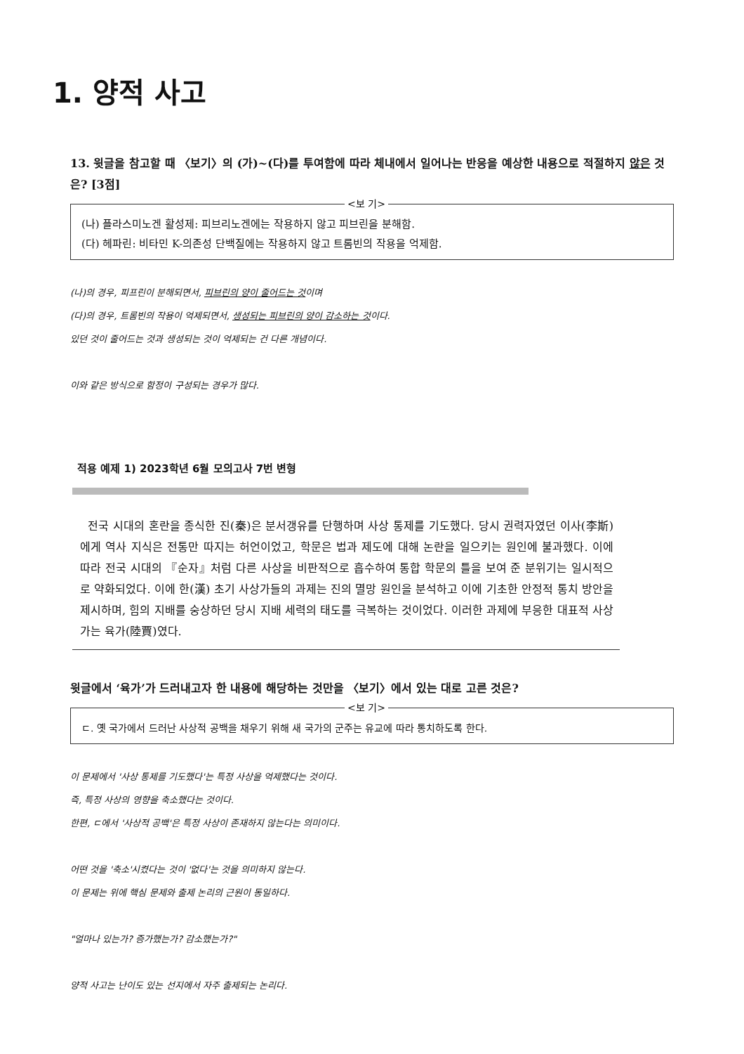1. 양적 사고
13. 윗글을 참고할 때 〈보기〉의 (가)~(다)를 투여함에 따라 체내에서 일어나는 반응을 예상한 내용으로 적절하지 않은 것은? [3점]
<보 기>
(나) 플라스미노겐 활성제: 피브리노겐에는 작용하지 않고 피브린을 분해함.
(다) 헤파린: 비타민 K-의존성 단백질에는 작용하지 않고 트롬빈의 작용을 억제함.
(나)의 경우, 피프린이 분해되면서, 피브린의 양이 줄어드는 것이며
(다)의 경우, 트롬빈의 작용이 억제되면서, 생성되는 피브린의 양이 감소하는 것이다.
있던 것이 줄어드는 것과 생성되는 것이 억제되는 건 다른 개념이다.
이와 같은 방식으로 함정이 구성되는 경우가 많다.
적용 예제 1) 2023학년 6월 모의고사 7번 변형
전국 시대의 혼란을 종식한 진(秦)은 분서갱유를 단행하며 사상 통제를 기도했다. 당시 권력자였던 이사(李斯)에게 역사 지식은 전통만 따지는 허언이었고, 학문은 법과 제도에 대해 논란을 일으키는 원인에 불과했다. 이에 따라 전국 시대의 『순자』처럼 다른 사상을 비판적으로 흡수하여 통합 학문의 틀을 보여 준 분위기는 일시적으로 약화되었다. 이에 한(漢) 초기 사상가들의 과제는 진의 멸망 원인을 분석하고 이에 기초한 안정적 통치 방안을 제시하며, 힘의 지배를 숭상하던 당시 지배 세력의 태도를 극복하는 것이었다. 이러한 과제에 부응한 대표적 사상가는 육가(陸賈)였다.
윗글에서 ‘육가’가 드러내고자 한 내용에 해당하는 것만을 〈보기〉에서 있는 대로 고른 것은?
<보 기>
ㄷ. 옛 국가에서 드러난 사상적 공백을 채우기 위해 새 국가의 군주는 유교에 따라 통치하도록 한다.
이 문제에서 '사상 통제를 기도했다'는 특정 사상을 억제했다는 것이다.
즉, 특정 사상의 영향을 축소했다는 것이다.
한편, ㄷ에서 '사상적 공백'은 특정 사상이 존재하지 않는다는 의미이다.
어떤 것을 '축소'시켰다는 것이 '없다'는 것을 의미하지 않는다.
이 문제는 위에 핵심 문제와 출제 논리의 근원이 동일하다.
"얼마나 있는가? 증가했는가? 감소했는가?"
양적 사고는 난이도 있는 선지에서 자주 출제되는 논리다.